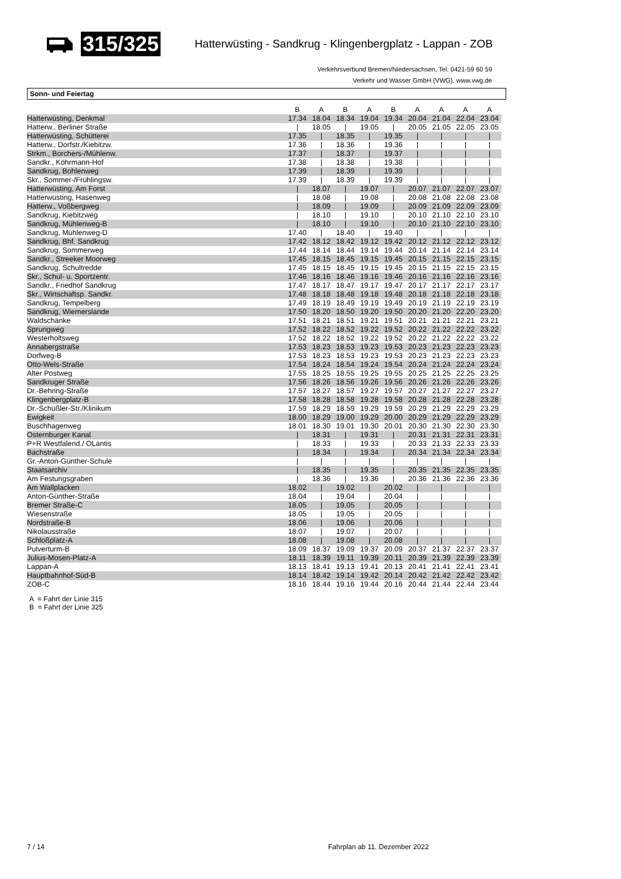315/325 Hatterwüsting - Sandkrug - Klingenbergplatz - Lappan - ZOB
Verkehrsverbund Bremen/Niedersachsen, Tel. 0421-59 60 59
Verkehr und Wasser GmbH (VWG), www.vwg.de
Sonn- und Feiertag
| | B | A | B | A | B | A | A | A | A | |
| --- | --- | --- | --- | --- | --- | --- | --- | --- | --- | --- |
| Hatterwüsting, Denkmal | 17.34 | 18.04 | 18.34 | 19.04 | 19.34 | 20.04 | 21.04 | 22.04 | 23.04 | |
| Hatterw., Berliner Straße | / | 18.05 | / | 19.05 | / | 20.05 | 21.05 | 22.05 | 23.05 | |
| Hatterwüsting, Schütterei | 17.35 | / | 18.35 | / | 19.35 | / | / | / | / | |
| Hatterw., Dorfstr./Kiebitzw. | 17.36 | / | 18.36 | / | 19.36 | / | / | / | / | |
| Strkm., Borchers-/Mühlenw. | 17.37 | / | 18.37 | / | 19.37 | / | / | / | / | |
| Sandkr., Köhrmann-Hof | 17.38 | / | 18.38 | / | 19.38 | / | / | / | / | |
| Sandkrug, Bohlenweg | 17.39 | / | 18.39 | / | 19.39 | / | / | / | / | |
| Skr., Sommer-/Frühlingsw. | 17.39 | / | 18.39 | / | 19.39 | / | / | / | / | |
| Hatterwüsting, Am Forst | / | 18.07 | / | 19.07 | / | 20.07 | 21.07 | 22.07 | 23.07 | |
| Hatterwüsting, Hasenweg | / | 18.08 | / | 19.08 | / | 20.08 | 21.08 | 22.08 | 23.08 | |
| Hatterw., Voßbergweg | / | 18.09 | / | 19.09 | / | 20.09 | 21.09 | 22.09 | 23.09 | |
| Sandkrug, Kiebitzweg | / | 18.10 | / | 19.10 | / | 20.10 | 21.10 | 22.10 | 23.10 | |
| Sandkrug, Mühlenweg-B | / | 18.10 | / | 19.10 | / | 20.10 | 21.10 | 22.10 | 23.10 | |
| Sandkrug, Mühlenweg-D | 17.40 | / | 18.40 | / | 19.40 | / | / | / | / | |
| Sandkrug, Bhf. Sandkrug | 17.42 | 18.12 | 18.42 | 19.12 | 19.42 | 20.12 | 21.12 | 22.12 | 23.12 | |
| Sandkrug, Sommerweg | 17.44 | 18.14 | 18.44 | 19.14 | 19.44 | 20.14 | 21.14 | 22.14 | 23.14 | |
| Sandkr., Streeker Moorweg | 17.45 | 18.15 | 18.45 | 19.15 | 19.45 | 20.15 | 21.15 | 22.15 | 23.15 | |
| Sandkrug, Schultredde | 17.45 | 18.15 | 18.45 | 19.15 | 19.45 | 20.15 | 21.15 | 22.15 | 23.15 | |
| Skr., Schul- u. Sportzentr. | 17.46 | 18.16 | 18.46 | 19.16 | 19.46 | 20.16 | 21.16 | 22.16 | 23.16 | |
| Sandkr., Friedhof Sandkrug | 17.47 | 18.17 | 18.47 | 19.17 | 19.47 | 20.17 | 21.17 | 22.17 | 23.17 | |
| Skr., Wirtschaftsp. Sandkr. | 17.48 | 18.18 | 18.48 | 19.18 | 19.48 | 20.18 | 21.18 | 22.18 | 23.18 | |
| Sandkrug, Tempelberg | 17.49 | 18.19 | 18.49 | 19.19 | 19.49 | 20.19 | 21.19 | 22.19 | 23.19 | |
| Sandkrug, Wiemerslande | 17.50 | 18.20 | 18.50 | 19.20 | 19.50 | 20.20 | 21.20 | 22.20 | 23.20 | |
| Waldschänke | 17.51 | 18.21 | 18.51 | 19.21 | 19.51 | 20.21 | 21.21 | 22.21 | 23.21 | |
| Sprungweg | 17.52 | 18.22 | 18.52 | 19.22 | 19.52 | 20.22 | 21.22 | 22.22 | 23.22 | |
| Westerholtsweg | 17.52 | 18.22 | 18.52 | 19.22 | 19.52 | 20.22 | 21.22 | 22.22 | 23.22 | |
| Annabergstraße | 17.53 | 18.23 | 18.53 | 19.23 | 19.53 | 20.23 | 21.23 | 22.23 | 23.23 | |
| Dorfweg-B | 17.53 | 18.23 | 18.53 | 19.23 | 19.53 | 20.23 | 21.23 | 22.23 | 23.23 | |
| Otto-Wels-Straße | 17.54 | 18.24 | 18.54 | 19.24 | 19.54 | 20.24 | 21.24 | 22.24 | 23.24 | |
| Alter Postweg | 17.55 | 18.25 | 18.55 | 19.25 | 19.55 | 20.25 | 21.25 | 22.25 | 23.25 | |
| Sandkruger Straße | 17.56 | 18.26 | 18.56 | 19.26 | 19.56 | 20.26 | 21.26 | 22.26 | 23.26 | |
| Dr.-Behring-Straße | 17.57 | 18.27 | 18.57 | 19.27 | 19.57 | 20.27 | 21.27 | 22.27 | 23.27 | |
| Klingenbergplatz-B | 17.58 | 18.28 | 18.58 | 19.28 | 19.58 | 20.28 | 21.28 | 22.28 | 23.28 | |
| Dr.-Schüßler-Str./Klinikum | 17.59 | 18.29 | 18.59 | 19.29 | 19.59 | 20.29 | 21.29 | 22.29 | 23.29 | |
| Ewigkeit | 18.00 | 18.29 | 19.00 | 19.29 | 20.00 | 20.29 | 21.29 | 22.29 | 23.29 | |
| Buschhagenweg | 18.01 | 18.30 | 19.01 | 19.30 | 20.01 | 20.30 | 21.30 | 22.30 | 23.30 | |
| Osternburger Kanal | / | 18.31 | / | 19.31 | / | 20.31 | 21.31 | 22.31 | 23.31 | |
| P+R Westfalend./ OLantis | / | 18.33 | / | 19.33 | / | 20.33 | 21.33 | 22.33 | 23.33 | |
| Bachstraße | / | 18.34 | / | 19.34 | / | 20.34 | 21.34 | 22.34 | 23.34 | |
| Gr.-Anton-Günther-Schule | / | / | / | / | / | / | / | / | / | |
| Staatsarchiv | / | 18.35 | / | 19.35 | / | 20.35 | 21.35 | 22.35 | 23.35 | |
| Am Festungsgraben | / | 18.36 | / | 19.36 | / | 20.36 | 21.36 | 22.36 | 23.36 | |
| Am Wallplacken | 18.02 | / | 19.02 | / | 20.02 | / | / | / | / | |
| Anton-Günther-Straße | 18.04 | / | 19.04 | / | 20.04 | / | / | / | / | |
| Bremer Straße-C | 18.05 | / | 19.05 | / | 20.05 | / | / | / | / | |
| Wiesenstraße | 18.05 | / | 19.05 | / | 20.05 | / | / | / | / | |
| Nordstraße-B | 18.06 | / | 19.06 | / | 20.06 | / | / | / | / | |
| Nikolausstraße | 18.07 | / | 19.07 | / | 20.07 | / | / | / | / | |
| Schloßplatz-A | 18.08 | / | 19.08 | / | 20.08 | / | / | / | / | |
| Pulverturm-B | 18.09 | 18.37 | 19.09 | 19.37 | 20.09 | 20.37 | 21.37 | 22.37 | 23.37 | |
| Julius-Mosen-Platz-A | 18.11 | 18.39 | 19.11 | 19.39 | 20.11 | 20.39 | 21.39 | 22.39 | 23.39 | |
| Lappan-A | 18.13 | 18.41 | 19.13 | 19.41 | 20.13 | 20.41 | 21.41 | 22.41 | 23.41 | |
| Hauptbahnhof-Süd-B | 18.14 | 18.42 | 19.14 | 19.42 | 20.14 | 20.42 | 21.42 | 22.42 | 23.42 | |
| ZOB-C | 18.16 | 18.44 | 19.16 | 19.44 | 20.16 | 20.44 | 21.44 | 22.44 | 23.44 | |
A = Fahrt der Linie 315
B = Fahrt der Linie 325
7 / 14 Fahrplan ab 11. Dezember 2022